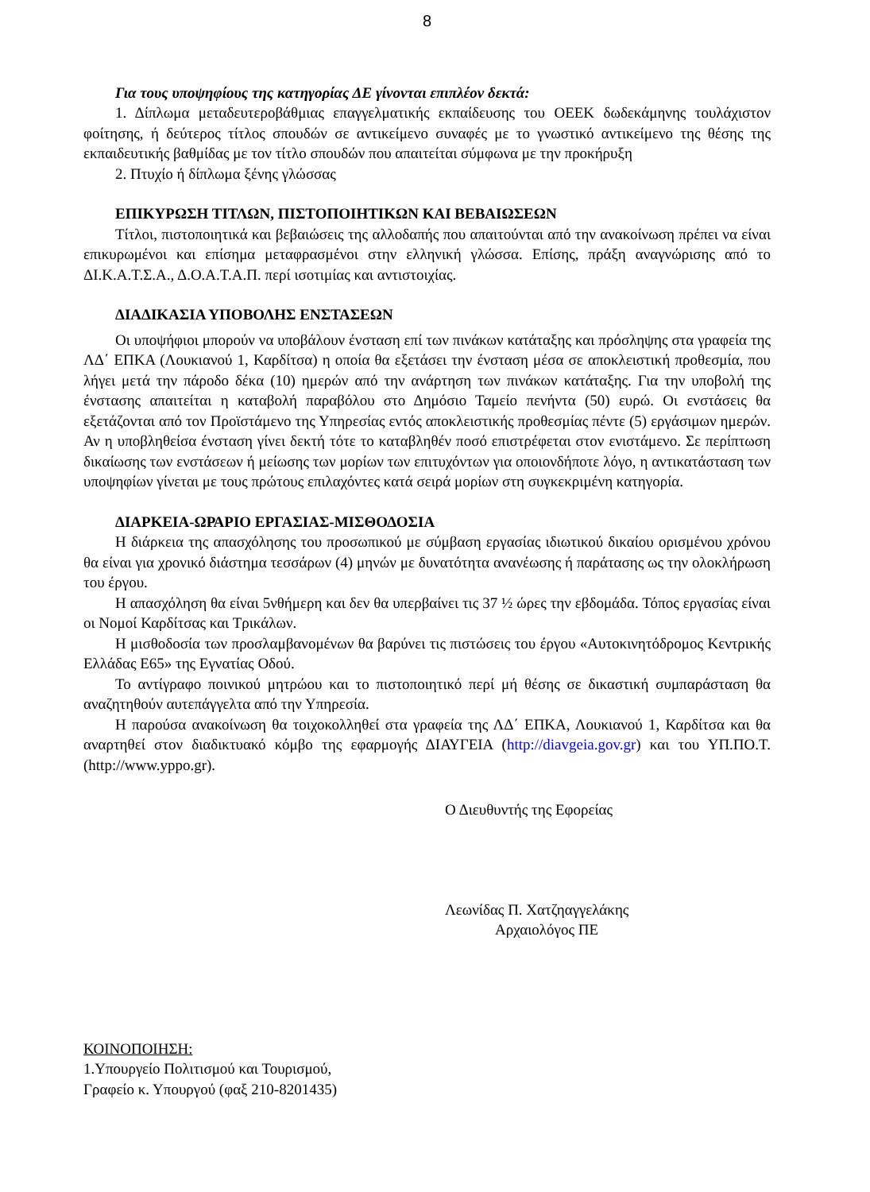8
Για τους υποψηφίους της κατηγορίας ΔΕ γίνονται επιπλέον δεκτά:
1. Δίπλωμα μεταδευτεροβάθμιας επαγγελματικής εκπαίδευσης του ΟΕΕΚ δωδεκάμηνης τουλάχιστον φοίτησης, ή δεύτερος τίτλος σπουδών σε αντικείμενο συναφές με το γνωστικό αντικείμενο της θέσης της εκπαιδευτικής βαθμίδας με τον τίτλο σπουδών που απαιτείται σύμφωνα με την προκήρυξη
2. Πτυχίο ή δίπλωμα ξένης γλώσσας
ΕΠΙΚΥΡΩΣΗ ΤΙΤΛΩΝ, ΠΙΣΤΟΠΟΙΗΤΙΚΩΝ ΚΑΙ ΒΕΒΑΙΩΣΕΩΝ
Τίτλοι, πιστοποιητικά και βεβαιώσεις της αλλοδαπής που απαιτούνται από την ανακοίνωση πρέπει να είναι επικυρωμένοι και επίσημα μεταφρασμένοι στην ελληνική γλώσσα. Επίσης, πράξη αναγνώρισης από το ΔΙ.Κ.Α.Τ.Σ.Α., Δ.Ο.Α.Τ.Α.Π. περί ισοτιμίας και αντιστοιχίας.
ΔΙΑΔΙΚΑΣΙΑ ΥΠΟΒΟΛΗΣ ΕΝΣΤΑΣΕΩΝ
Οι υποψήφιοι μπορούν να υποβάλουν ένσταση επί των πινάκων κατάταξης και πρόσληψης στα γραφεία της ΛΔ΄ ΕΠΚΑ (Λουκιανού 1, Καρδίτσα) η οποία θα εξετάσει την ένσταση μέσα σε αποκλειστική προθεσμία, που λήγει μετά την πάροδο δέκα (10) ημερών από την ανάρτηση των πινάκων κατάταξης. Για την υποβολή της ένστασης απαιτείται η καταβολή παραβόλου στο Δημόσιο Ταμείο πενήντα (50) ευρώ. Οι ενστάσεις θα εξετάζονται από τον Προϊστάμενο της Υπηρεσίας εντός αποκλειστικής προθεσμίας πέντε (5) εργάσιμων ημερών. Αν η υποβληθείσα ένσταση γίνει δεκτή τότε το καταβληθέν ποσό επιστρέφεται στον ενιστάμενο. Σε περίπτωση δικαίωσης των ενστάσεων ή μείωσης των μορίων των επιτυχόντων για οποιονδήποτε λόγο, η αντικατάσταση των υποψηφίων γίνεται με τους πρώτους επιλαχόντες κατά σειρά μορίων στη συγκεκριμένη κατηγορία.
ΔΙΑΡΚΕΙΑ-ΩΡΑΡΙΟ ΕΡΓΑΣΙΑΣ-ΜΙΣΘΟΔΟΣΙΑ
Η διάρκεια της απασχόλησης του προσωπικού με σύμβαση εργασίας ιδιωτικού δικαίου ορισμένου χρόνου θα είναι για χρονικό διάστημα τεσσάρων (4) μηνών με δυνατότητα ανανέωσης ή παράτασης ως την ολοκλήρωση του έργου.
Η απασχόληση θα είναι 5νθήμερη και δεν θα υπερβαίνει τις 37 ½ ώρες την εβδομάδα. Τόπος εργασίας είναι οι Νομοί Καρδίτσας και Τρικάλων.
Η μισθοδοσία των προσλαμβανομένων θα βαρύνει τις πιστώσεις του έργου «Αυτοκινητόδρομος Κεντρικής Ελλάδας Ε65» της Εγνατίας Οδού.
Το αντίγραφο ποινικού μητρώου και το πιστοποιητικό περί μή θέσης σε δικαστική συμπαράσταση θα αναζητηθούν αυτεπάγγελτα από την Υπηρεσία.
Η παρούσα ανακοίνωση θα τοιχοκολληθεί στα γραφεία της ΛΔ΄ ΕΠΚΑ, Λουκιανού 1, Καρδίτσα και θα αναρτηθεί στον διαδικτυακό κόμβο της εφαρμογής ΔΙΑΥΓΕΙΑ (http://diavgeia.gov.gr) και του ΥΠ.ΠΟ.Τ. (http://www.yppo.gr).
Ο Διευθυντής της Εφορείας
Λεωνίδας Π. Χατζηαγγελάκης
Αρχαιολόγος ΠΕ
ΚΟΙΝΟΠΟΙΗΣΗ:
1.Υπουργείο Πολιτισμού και Τουρισμού,
Γραφείο κ. Υπουργού (φαξ 210-8201435)